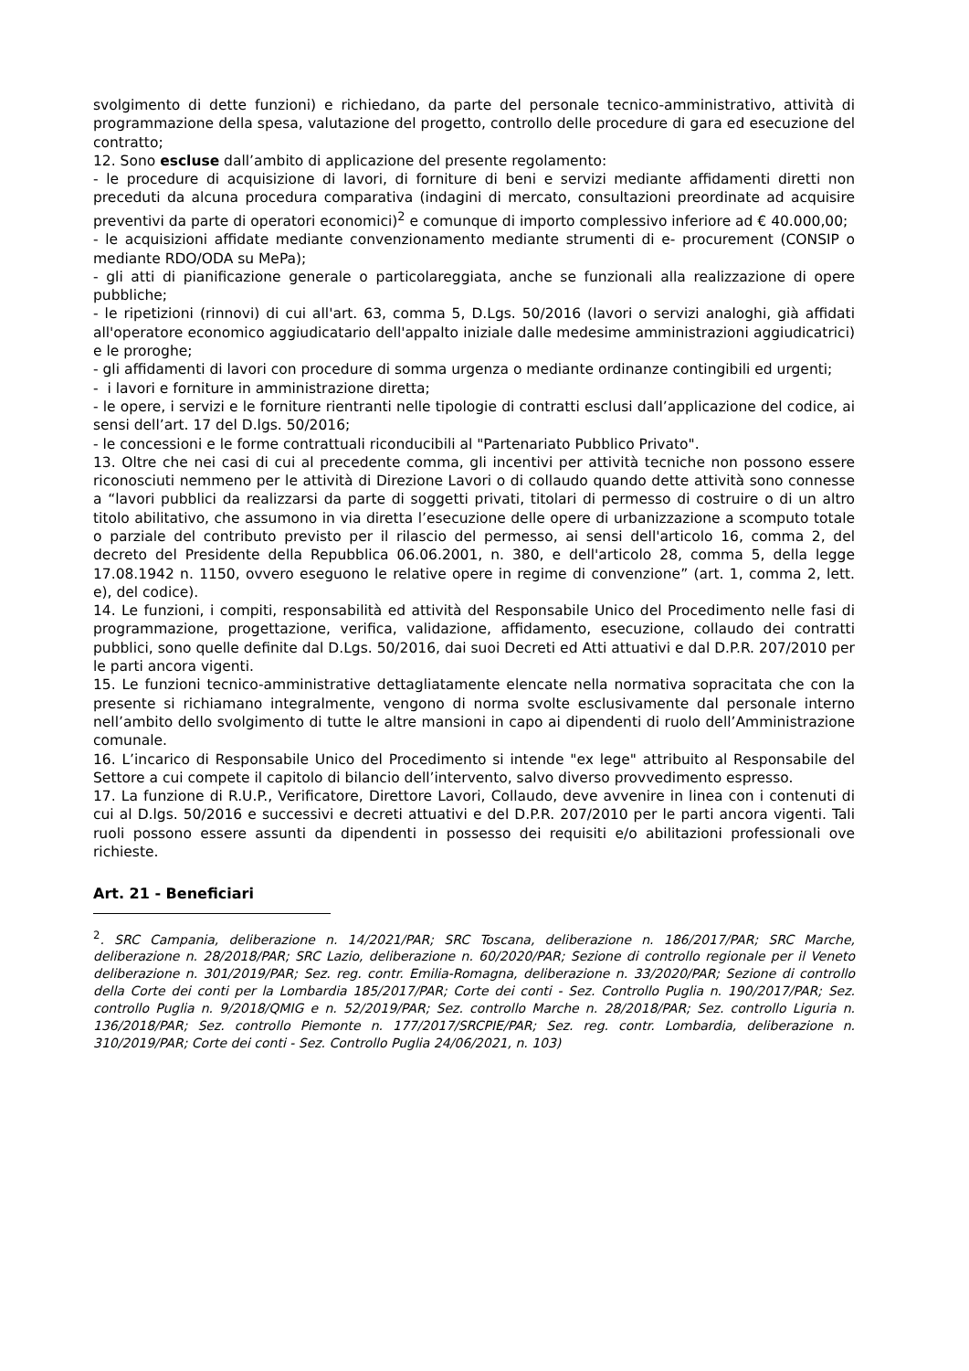svolgimento di dette funzioni) e richiedano, da parte del personale tecnico-amministrativo, attività di programmazione della spesa, valutazione del progetto, controllo delle procedure di gara ed esecuzione del contratto;
12. Sono escluse dall’ambito di applicazione del presente regolamento:
- le procedure di acquisizione di lavori, di forniture di beni e servizi mediante affidamenti diretti non preceduti da alcuna procedura comparativa (indagini di mercato, consultazioni preordinate ad acquisire preventivi da parte di operatori economici)<sup>2</sup> e comunque di importo complessivo inferiore ad € 40.000,00;
- le acquisizioni affidate mediante convenzionamento mediante strumenti di e- procurement (CONSIP o mediante RDO/ODA su MePa);
- gli atti di pianificazione generale o particolareggiata, anche se funzionali alla realizzazione di opere pubbliche;
- le ripetizioni (rinnovi) di cui all'art. 63, comma 5, D.Lgs. 50/2016 (lavori o servizi analoghi, già affidati all'operatore economico aggiudicatario dell'appalto iniziale dalle medesime amministrazioni aggiudicatrici) e le proroghe;
- gli affidamenti di lavori con procedure di somma urgenza o mediante ordinanze contingibili ed urgenti;
- i lavori e forniture in amministrazione diretta;
- le opere, i servizi e le forniture rientranti nelle tipologie di contratti esclusi dall’applicazione del codice, ai sensi dell’art. 17 del D.lgs. 50/2016;
- le concessioni e le forme contrattuali riconducibili al "Partenariato Pubblico Privato".
13. Oltre che nei casi di cui al precedente comma, gli incentivi per attività tecniche non possono essere riconosciuti nemmeno per le attività di Direzione Lavori o di collaudo quando dette attività sono connesse a “lavori pubblici da realizzarsi da parte di soggetti privati, titolari di permesso di costruire o di un altro titolo abilitativo, che assumono in via diretta l’esecuzione delle opere di urbanizzazione a scomputo totale o parziale del contributo previsto per il rilascio del permesso, ai sensi dell'articolo 16, comma 2, del decreto del Presidente della Repubblica 06.06.2001, n. 380, e dell'articolo 28, comma 5, della legge 17.08.1942 n. 1150, ovvero eseguono le relative opere in regime di convenzione” (art. 1, comma 2, lett. e), del codice).
14. Le funzioni, i compiti, responsabilità ed attività del Responsabile Unico del Procedimento nelle fasi di programmazione, progettazione, verifica, validazione, affidamento, esecuzione, collaudo dei contratti pubblici, sono quelle definite dal D.Lgs. 50/2016, dai suoi Decreti ed Atti attuativi e dal D.P.R. 207/2010 per le parti ancora vigenti.
15. Le funzioni tecnico-amministrative dettagliatamente elencate nella normativa sopracitata che con la presente si richiamano integralmente, vengono di norma svolte esclusivamente dal personale interno nell’ambito dello svolgimento di tutte le altre mansioni in capo ai dipendenti di ruolo dell’Amministrazione comunale.
16. L’incarico di Responsabile Unico del Procedimento si intende "ex lege" attribuito al Responsabile del Settore a cui compete il capitolo di bilancio dell’intervento, salvo diverso provvedimento espresso.
17. La funzione di R.U.P., Verificatore, Direttore Lavori, Collaudo, deve avvenire in linea con i contenuti di cui al D.lgs. 50/2016 e successivi e decreti attuativi e del D.P.R. 207/2010 per le parti ancora vigenti. Tali ruoli possono essere assunti da dipendenti in possesso dei requisiti e/o abilitazioni professionali ove richieste.
Art. 21 - Beneficiari
<sup>2</sup>. SRC Campania, deliberazione n. 14/2021/PAR; SRC Toscana, deliberazione n. 186/2017/PAR; SRC Marche, deliberazione n. 28/2018/PAR; SRC Lazio, deliberazione n. 60/2020/PAR; Sezione di controllo regionale per il Veneto deliberazione n. 301/2019/PAR; Sez. reg. contr. Emilia-Romagna, deliberazione n. 33/2020/PAR; Sezione di controllo della Corte dei conti per la Lombardia 185/2017/PAR; Corte dei conti - Sez. Controllo Puglia n. 190/2017/PAR; Sez. controllo Puglia n. 9/2018/QMIG e n. 52/2019/PAR; Sez. controllo Marche n. 28/2018/PAR; Sez. controllo Liguria n. 136/2018/PAR; Sez. controllo Piemonte n. 177/2017/SRCPIE/PAR; Sez. reg. contr. Lombardia, deliberazione n. 310/2019/PAR; Corte dei conti - Sez. Controllo Puglia 24/06/2021, n. 103)